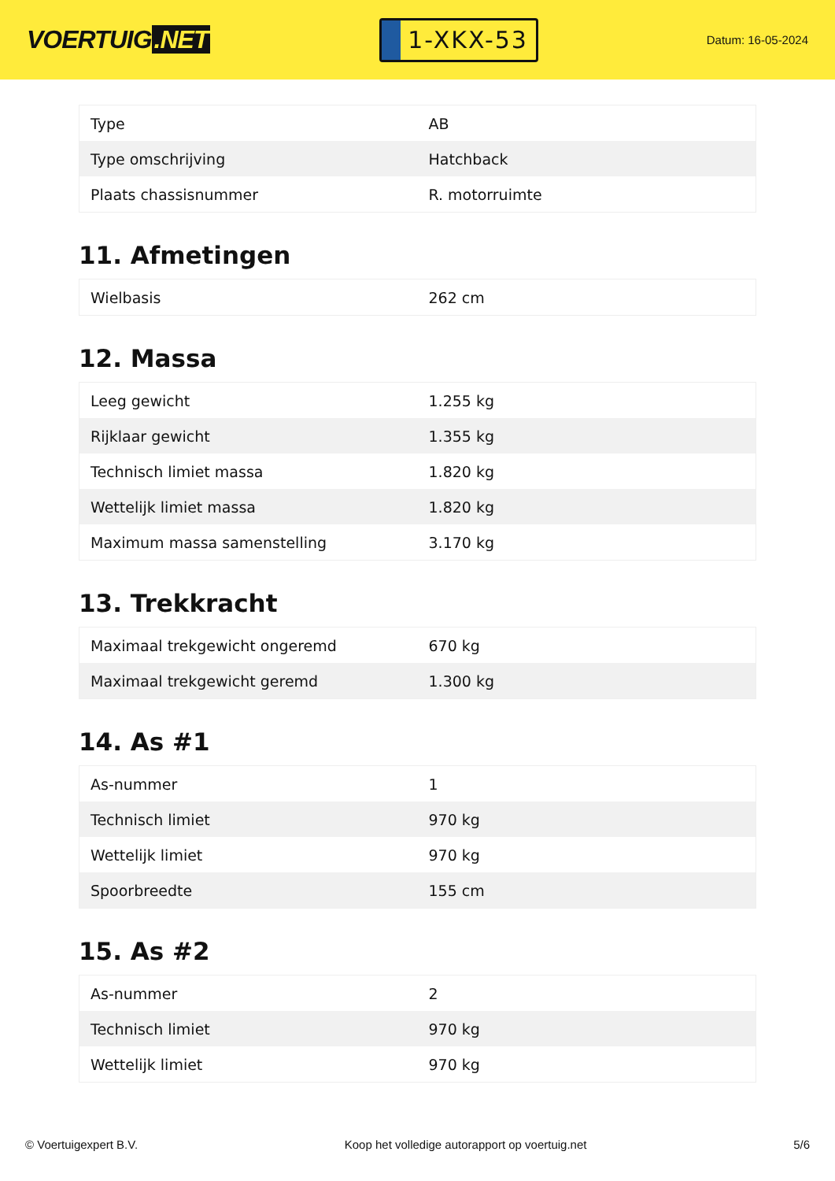VOERTUIG.NET
1-XKX-53
Datum: 16-05-2024
| Type | AB |
| Type omschrijving | Hatchback |
| Plaats chassisnummer | R. motorruimte |
11. Afmetingen
| Wielbasis | 262 cm |
12. Massa
| Leeg gewicht | 1.255 kg |
| Rijklaar gewicht | 1.355 kg |
| Technisch limiet massa | 1.820 kg |
| Wettelijk limiet massa | 1.820 kg |
| Maximum massa samenstelling | 3.170 kg |
13. Trekkracht
| Maximaal trekgewicht ongeremd | 670 kg |
| Maximaal trekgewicht geremd | 1.300 kg |
14. As #1
| As-nummer | 1 |
| Technisch limiet | 970 kg |
| Wettelijk limiet | 970 kg |
| Spoorbreedte | 155 cm |
15. As #2
| As-nummer | 2 |
| Technisch limiet | 970 kg |
| Wettelijk limiet | 970 kg |
© Voertuigexpert B.V. Koop het volledige autorapport op voertuig.net 5/6